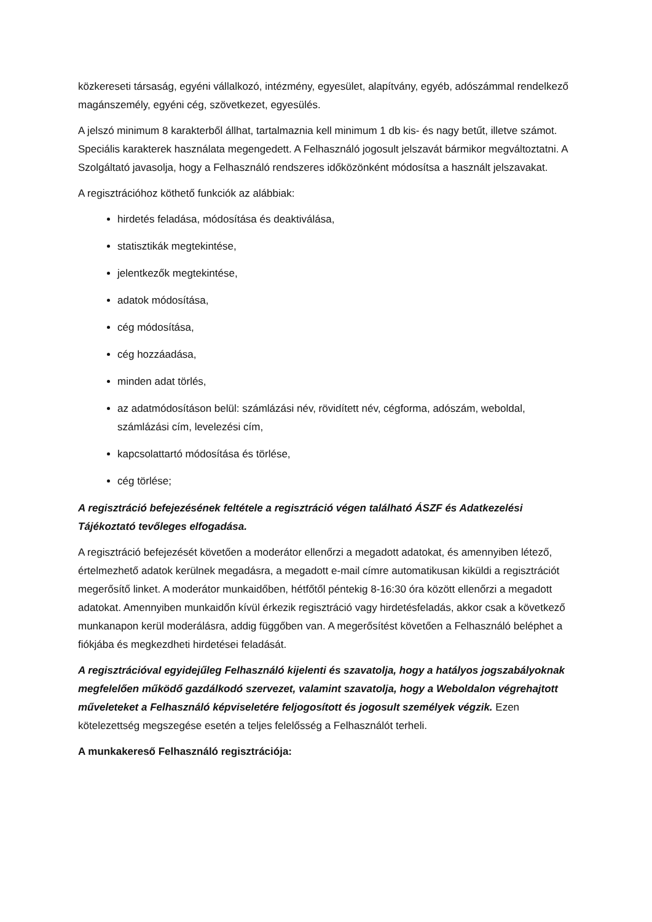közkereseti társaság, egyéni vállalkozó, intézmény, egyesület, alapítvány, egyéb, adószámmal rendelkező magánszemély, egyéni cég, szövetkezet, egyesülés.
A jelszó minimum 8 karakterből állhat, tartalmaznia kell minimum 1 db kis- és nagy betűt, illetve számot. Speciális karakterek használata megengedett. A Felhasználó jogosult jelszavát bármikor megváltoztatni. A Szolgáltató javasolja, hogy a Felhasználó rendszeres időközönként módosítsa a használt jelszavakat.
A regisztrációhoz köthető funkciók az alábbiak:
hirdetés feladása, módosítása és deaktiválása,
statisztikák megtekintése,
jelentkezők megtekintése,
adatok módosítása,
cég módosítása,
cég hozzáadása,
minden adat törlés,
az adatmódosításon belül: számlázási név, rövidített név, cégforma, adószám, weboldal, számlázási cím, levelezési cím,
kapcsolattartó módosítása és törlése,
cég törlése;
A regisztráció befejezésének feltétele a regisztráció végen található ÁSZF és Adatkezelési Tájékoztató tevőleges elfogadása.
A regisztráció befejezését követően a moderátor ellenőrzi a megadott adatokat, és amennyiben létező, értelmezhető adatok kerülnek megadásra, a megadott e-mail címre automatikusan kiküldi a regisztrációt megerősítő linket. A moderátor munkaidőben, hétfőtől péntekig 8-16:30 óra között ellenőrzi a megadott adatokat. Amennyiben munkaidőn kívül érkezik regisztráció vagy hirdetésfeladás, akkor csak a következő munkanapon kerül moderálásra, addig függőben van. A megerősítést követően a Felhasználó beléphet a fiókjába és megkezdheti hirdetései feladását.
A regisztrációval egyidejűleg Felhasználó kijelenti és szavatolja, hogy a hatályos jogszabályoknak megfelelően működő gazdálkodó szervezet, valamint szavatolja, hogy a Weboldalon végrehajtott műveleteket a Felhasználó képviseletére feljogosított és jogosult személyek végzik. Ezen kötelezettség megszegése esetén a teljes felelősség a Felhasználót terheli.
A munkakereső Felhasználó regisztrációja: